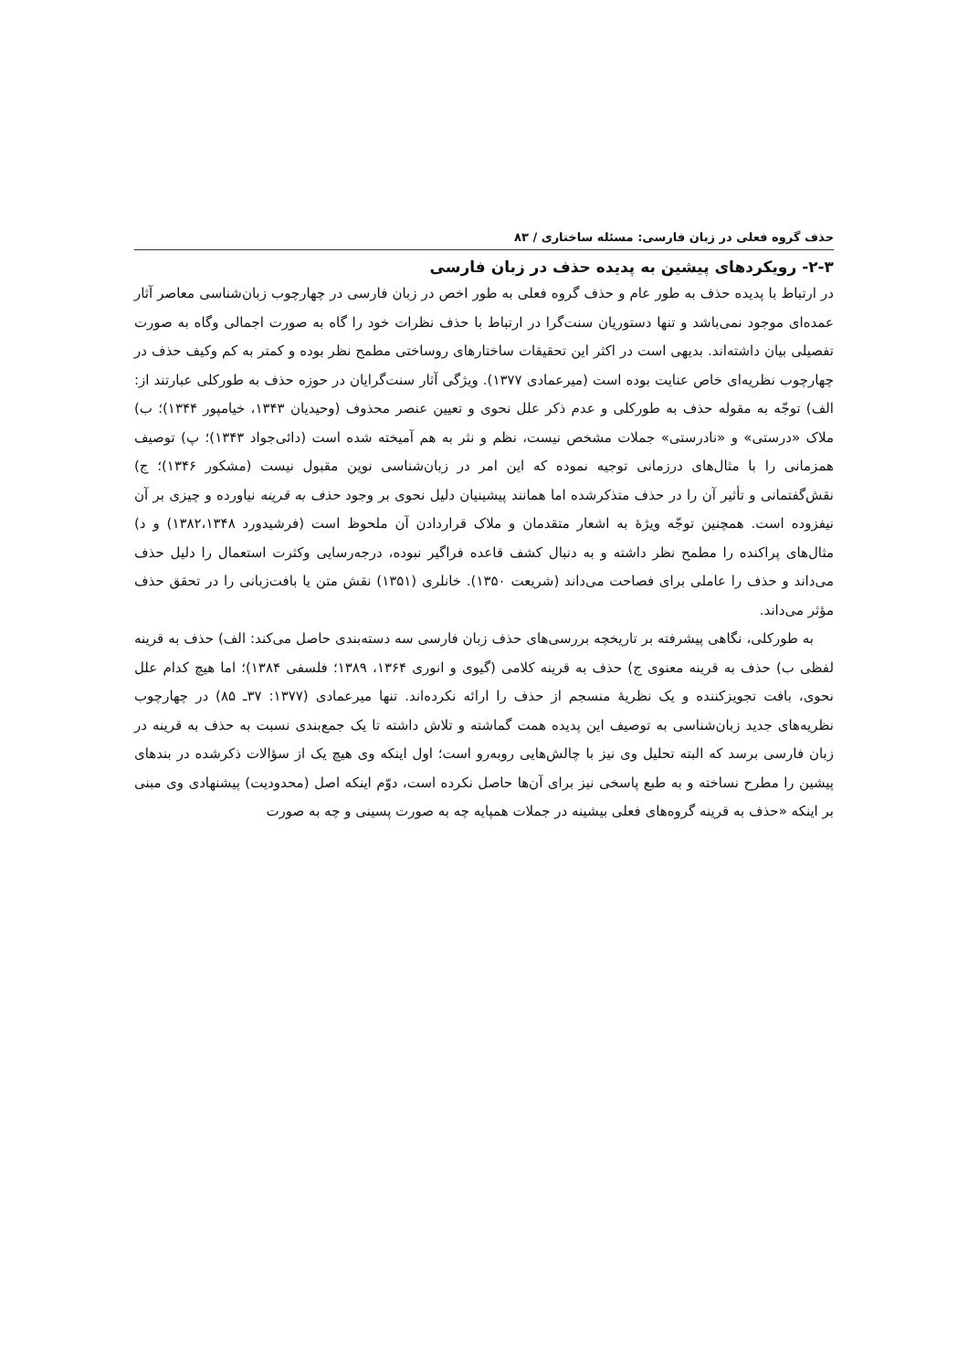حذف گروه فعلی در زبان فارسی: مسئله ساختاری / ۸۳
۲-۳- رویکردهای پیشین به پدیده حذف در زبان فارسی
در ارتباط با پدیده حذف به طور عام و حذف گروه فعلی به طور اخص در زبان فارسی در چهارچوب زبان‌شناسی معاصر آثار عمده‌ای موجود نمی‌باشد و تنها دستوریان سنت‌گرا در ارتباط با حذف نظرات خود را گاه به صورت اجمالی وگاه به صورت تفصیلی بیان داشته‌اند. بدیهی است در اکثر این تحقیقات ساختارهای روساختی مطمح نظر بوده و کمتر به کم وکیف حذف در چهارچوب نظریه‌ای خاص عنایت بوده است (میرعمادی ۱۳۷۷). ویژگی آثار سنت‌گرایان در حوزه حذف به طورکلی عبارتند از: الف) توجّه به مقوله حذف به طورکلی و عدم ذکر علل نحوی و تعیین عنصر محذوف (وحیدیان ۱۳۴۳، خیامپور ۱۳۴۴)؛ ب) ملاک «درستی» و «نادرستی» جملات مشخص نیست، نظم و نثر به هم آمیخته شده است (دائی‌جواد ۱۳۴۳)؛ پ) توصیف همزمانی را با مثال‌های درزمانی توجیه نموده که این امر در زبان‌شناسی نوین مقبول نیست (مشکور ۱۳۴۶)؛ ج) نقش‌گفتمانی و تأثیر آن را در حذف متذکرشده اما همانند پیشینیان دلیل نحوی بر وجود حذف به قرینه نیاورده و چیزی بر آن نیفزوده است. همچنین توجّه ویژۀ به اشعار متقدمان و ملاک قراردادن آن ملحوظ است (فرشیدورد ۱۳۸۲،۱۳۴۸) و د) مثال‌های پراکنده را مطمح نظر داشته و به دنبال کشف قاعده فراگیر نبوده، درجه‌رسایی وکثرت استعمال را دلیل حذف می‌داند و حذف را عاملی برای فصاحت می‌داند (شریعت ۱۳۵۰). خانلری (۱۳۵۱) نقش متن یا بافت‌زبانی را در تحقق حذف مؤثر می‌داند.
به طورکلی، نگاهی پیشرفته بر تاریخچه بررسی‌های حذف زبان فارسی سه دسته‌بندی حاصل می‌کند: الف) حذف به قرینه لفظی ب) حذف به قرینه معنوی ج) حذف به قرینه کلامی (گیوی و انوری ۱۳۶۴، ۱۳۸۹؛ فلسفی ۱۳۸۴)؛ اما هیچ کدام علل نحوی، بافت تجویزکننده و یک نظریۀ منسجم از حذف را ارائه نکرده‌اند. تنها میرعمادی (۱۳۷۷: ۳۷ـ ۸۵) در چهارچوب نظریه‌های جدید زبان‌شناسی به توصیف این پدیده همت گماشته و تلاش داشته تا یک جمع‌بندی نسبت به حذف به قرینه در زبان فارسی برسد که البته تحلیل وی نیز با چالش‌هایی روبه‌رو است؛ اول اینکه وی هیچ یک از سؤالات ذکرشده در بندهای پیشین را مطرح نساخته و به طبع پاسخی نیز برای آن‌ها حاصل نکرده است، دوّم اینکه اصل (محدودیت) پیشنهادی وی مبنی بر اینکه «حذف به قرینه گروه‌های فعلی بیشینه در جملات همپایه چه به صورت پسینی و چه به صورت